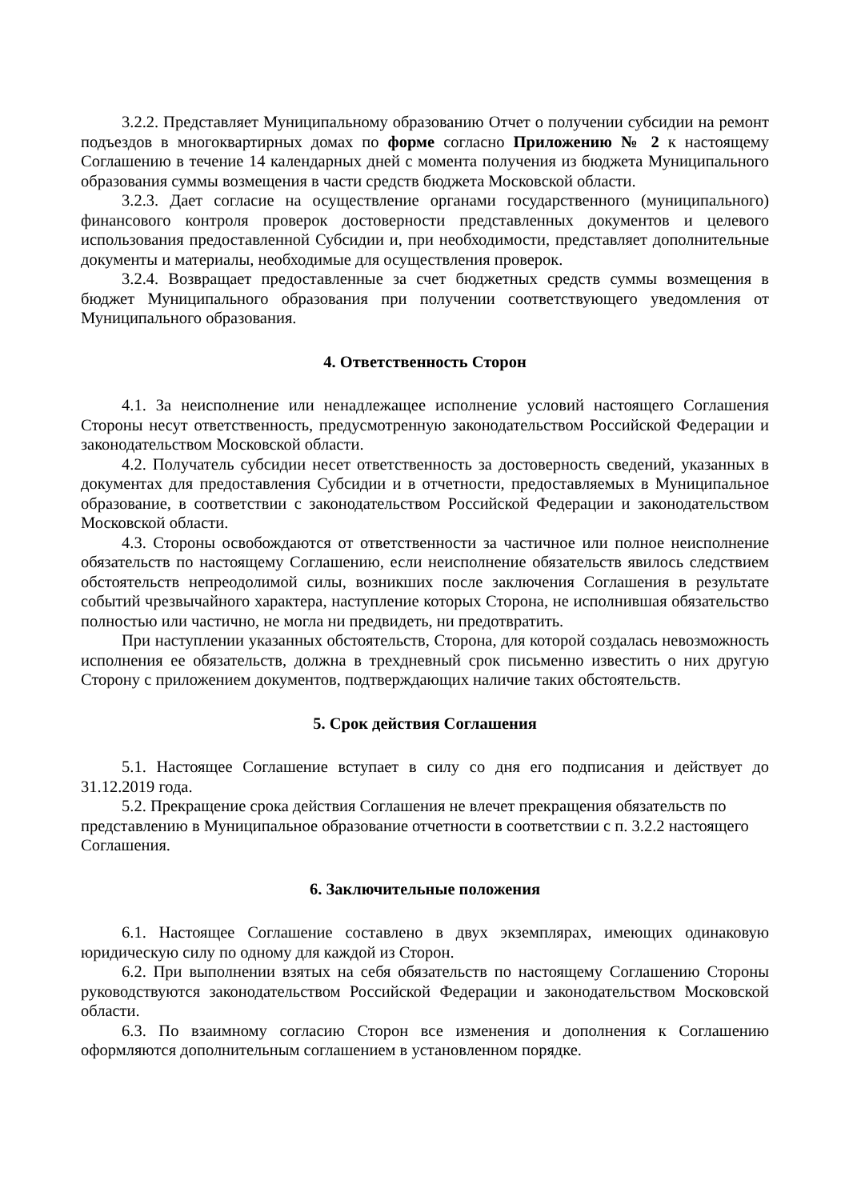3.2.2. Представляет Муниципальному образованию Отчет о получении субсидии на ремонт подъездов в многоквартирных домах по форме согласно Приложению № 2 к настоящему Соглашению в течение 14 календарных дней с момента получения из бюджета Муниципального образования суммы возмещения в части средств бюджета Московской области.
3.2.3. Дает согласие на осуществление органами государственного (муниципального) финансового контроля проверок достоверности представленных документов и целевого использования предоставленной Субсидии и, при необходимости, представляет дополнительные документы и материалы, необходимые для осуществления проверок.
3.2.4. Возвращает предоставленные за счет бюджетных средств суммы возмещения в бюджет Муниципального образования при получении соответствующего уведомления от Муниципального образования.
4. Ответственность Сторон
4.1. За неисполнение или ненадлежащее исполнение условий настоящего Соглашения Стороны несут ответственность, предусмотренную законодательством Российской Федерации и законодательством Московской области.
4.2. Получатель субсидии несет ответственность за достоверность сведений, указанных в документах для предоставления Субсидии и в отчетности, предоставляемых в Муниципальное образование, в соответствии с законодательством Российской Федерации и законодательством Московской области.
4.3. Стороны освобождаются от ответственности за частичное или полное неисполнение обязательств по настоящему Соглашению, если неисполнение обязательств явилось следствием обстоятельств непреодолимой силы, возникших после заключения Соглашения в результате событий чрезвычайного характера, наступление которых Сторона, не исполнившая обязательство полностью или частично, не могла ни предвидеть, ни предотвратить.
При наступлении указанных обстоятельств, Сторона, для которой создалась невозможность исполнения ее обязательств, должна в трехдневный срок письменно известить о них другую Сторону с приложением документов, подтверждающих наличие таких обстоятельств.
5. Срок действия Соглашения
5.1. Настоящее Соглашение вступает в силу со дня его подписания и действует до 31.12.2019 года.
5.2. Прекращение срока действия Соглашения не влечет прекращения обязательств по представлению в Муниципальное образование отчетности в соответствии с п. 3.2.2 настоящего Соглашения.
6. Заключительные положения
6.1. Настоящее Соглашение составлено в двух экземплярах, имеющих одинаковую юридическую силу по одному для каждой из Сторон.
6.2. При выполнении взятых на себя обязательств по настоящему Соглашению Стороны руководствуются законодательством Российской Федерации и законодательством Московской области.
6.3. По взаимному согласию Сторон все изменения и дополнения к Соглашению оформляются дополнительным соглашением в установленном порядке.